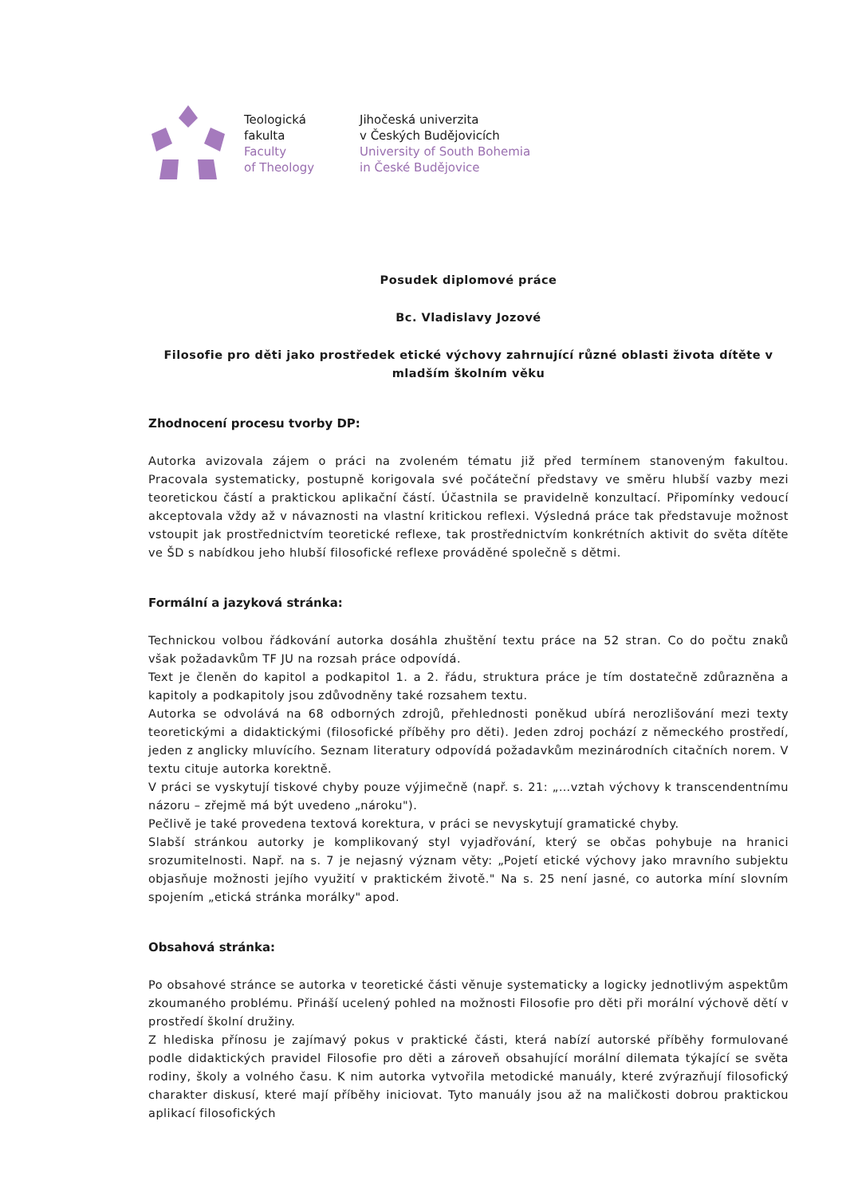Teologická
fakulta
Faculty
of Theology
Jihočeská univerzita
v Českých Budějovicích
University of South Bohemia
in České Budějovice
Posudek diplomové práce
Bc. Vladislavy Jozové
Filosofie pro děti jako prostředek etické výchovy zahrnující různé oblasti života dítěte v mladším školním věku
Zhodnocení procesu tvorby DP:
Autorka avizovala zájem o práci na zvoleném tématu již před termínem stanoveným fakultou. Pracovala systematicky, postupně korigovala své počáteční představy ve směru hlubší vazby mezi teoretickou částí a praktickou aplikační částí. Účastnila se pravidelně konzultací. Připomínky vedoucí akceptovala vždy až v návaznosti na vlastní kritickou reflexi. Výsledná práce tak představuje možnost vstoupit jak prostřednictvím teoretické reflexe, tak prostřednictvím konkrétních aktivit do světa dítěte ve ŠD s nabídkou jeho hlubší filosofické reflexe prováděné společně s dětmi.
Formální a jazyková stránka:
Technickou volbou řádkování autorka dosáhla zhuštění textu práce na 52 stran. Co do počtu znaků však požadavkům TF JU na rozsah práce odpovídá.
Text je členěn do kapitol a podkapitol 1. a 2. řádu, struktura práce je tím dostatečně zdůrazněna a kapitoly a podkapitoly jsou zdůvodněny také rozsahem textu.
Autorka se odvolává na 68 odborných zdrojů, přehlednosti poněkud ubírá nerozlišování mezi texty teoretickými a didaktickými (filosofické příběhy pro děti). Jeden zdroj pochází z německého prostředí, jeden z anglicky mluvícího. Seznam literatury odpovídá požadavkům mezinárodních citačních norem. V textu cituje autorka korektně.
V práci se vyskytují tiskové chyby pouze výjimečně (např. s. 21: „…vztah výchovy k transcendentnímu názoru – zřejmě má být uvedeno „nároku").
Pečlivě je také provedena textová korektura, v práci se nevyskytují gramatické chyby.
Slabší stránkou autorky je komplikovaný styl vyjadřování, který se občas pohybuje na hranici srozumitelnosti. Např. na s. 7 je nejasný význam věty: „Pojetí etické výchovy jako mravního subjektu objasňuje možnosti jejího využití v praktickém životě." Na s. 25 není jasné, co autorka míní slovním spojením „etická stránka morálky" apod.
Obsahová stránka:
Po obsahové stránce se autorka v teoretické části věnuje systematicky a logicky jednotlivým aspektům zkoumaného problému. Přináší ucelený pohled na možnosti Filosofie pro děti při morální výchově dětí v prostředí školní družiny.
Z hlediska přínosu je zajímavý pokus v praktické části, která nabízí autorské příběhy formulované podle didaktických pravidel Filosofie pro děti a zároveň obsahující morální dilemata týkající se světa rodiny, školy a volného času. K nim autorka vytvořila metodické manuály, které zvýrazňují filosofický charakter diskusí, které mají příběhy iniciovat. Tyto manuály jsou až na maličkosti dobrou praktickou aplikací filosofických